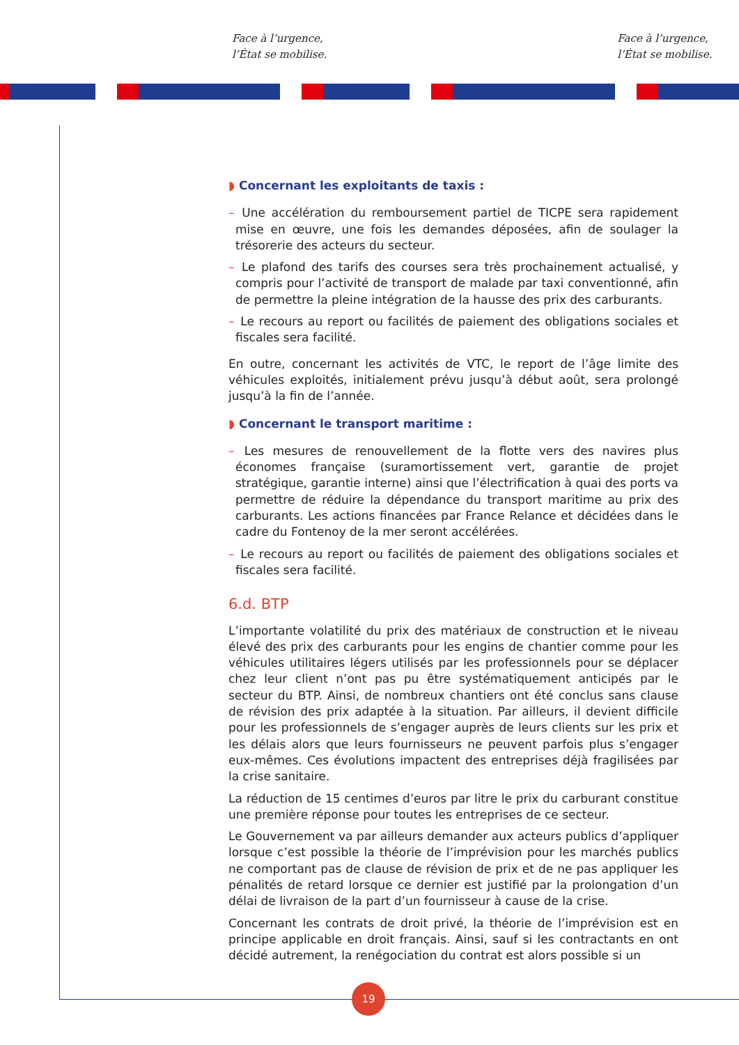Face à l’urgence,
l’État se mobilise.
Face à l’urgence,
l’État se mobilise.
◗ Concernant les exploitants de taxis :
– Une accélération du remboursement partiel de TICPE sera rapidement mise en œuvre, une fois les demandes déposées, afin de soulager la trésorerie des acteurs du secteur.
– Le plafond des tarifs des courses sera très prochainement actualisé, y compris pour l’activité de transport de malade par taxi conventionné, afin de permettre la pleine intégration de la hausse des prix des carburants.
– Le recours au report ou facilités de paiement des obligations sociales et fiscales sera facilité.
En outre, concernant les activités de VTC, le report de l’âge limite des véhicules exploités, initialement prévu jusqu’à début août, sera prolongé jusqu’à la fin de l’année.
◗ Concernant le transport maritime :
– Les mesures de renouvellement de la flotte vers des navires plus économes française (suramortissement vert, garantie de projet stratégique, garantie interne) ainsi que l’électrification à quai des ports va permettre de réduire la dépendance du transport maritime au prix des carburants. Les actions financées par France Relance et décidées dans le cadre du Fontenoy de la mer seront accélérées.
– Le recours au report ou facilités de paiement des obligations sociales et fiscales sera facilité.
6.d. BTP
L’importante volatilité du prix des matériaux de construction et le niveau élevé des prix des carburants pour les engins de chantier comme pour les véhicules utilitaires légers utilisés par les professionnels pour se déplacer chez leur client n’ont pas pu être systématiquement anticipés par le secteur du BTP. Ainsi, de nombreux chantiers ont été conclus sans clause de révision des prix adaptée à la situation. Par ailleurs, il devient difficile pour les professionnels de s’engager auprès de leurs clients sur les prix et les délais alors que leurs fournisseurs ne peuvent parfois plus s’engager eux-mêmes. Ces évolutions impactent des entreprises déjà fragilisées par la crise sanitaire.
La réduction de 15 centimes d’euros par litre le prix du carburant constitue une première réponse pour toutes les entreprises de ce secteur.
Le Gouvernement va par ailleurs demander aux acteurs publics d’appliquer lorsque c’est possible la théorie de l’imprévision pour les marchés publics ne comportant pas de clause de révision de prix et de ne pas appliquer les pénalités de retard lorsque ce dernier est justifié par la prolongation d’un délai de livraison de la part d’un fournisseur à cause de la crise.
Concernant les contrats de droit privé, la théorie de l’imprévision est en principe applicable en droit français. Ainsi, sauf si les contractants en ont décidé autrement, la renégociation du contrat est alors possible si un
19